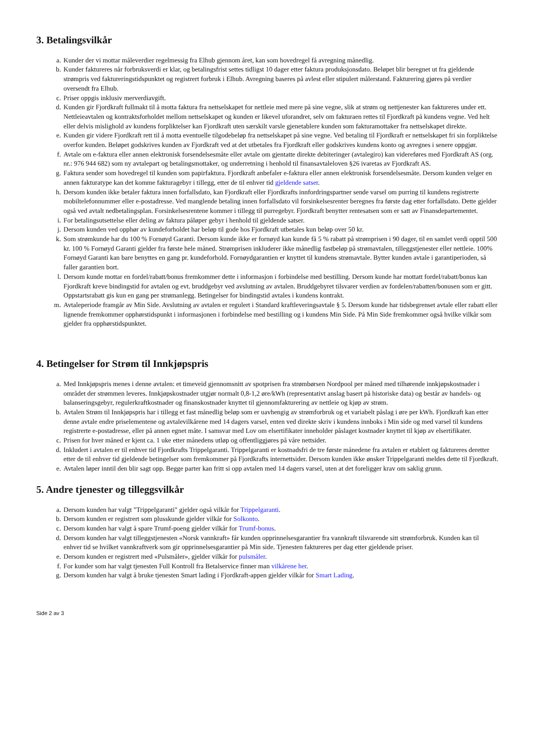3. Betalingsvilkår
a. Kunder der vi mottar måleverdier regelmessig fra Elhub gjennom året, kan som hovedregel få avregning månedlig.
b. Kunder faktureres når forbruksverdi er klar, og betalingsfrist settes tidligst 10 dager etter faktura produksjonsdato. Beløpet blir beregnet ut fra gjeldende strømpris ved faktureringstidspunktet og registrert forbruk i Elhub. Avregning baseres på avlest eller stipulert målerstand. Fakturering gjøres på verdier oversendt fra Elhub.
c. Priser oppgis inklusiv merverdiavgift.
d. Kunden gir Fjordkraft fullmakt til å motta faktura fra nettselskapet for nettleie med mere på sine vegne, slik at strøm og nettjenester kan faktureres under ett. Nettleieavtalen og kontraktsforholdet mellom nettselskapet og kunden er likevel uforandret, selv om fakturaen rettes til Fjordkraft på kundens vegne. Ved helt eller delvis mislighold av kundens forpliktelser kan Fjordkraft uten særskilt varsle gjenetablere kunden som fakturamottaker fra nettselskapet direkte.
e. Kunden gir videre Fjordkraft rett til å motta eventuelle tilgodebeløp fra nettselskapet på sine vegne. Ved betaling til Fjordkraft er nettselskapet fri sin forpliktelse overfor kunden. Beløpet godskrives kunden av Fjordkraft ved at det utbetales fra Fjordkraft eller godskrives kundens konto og avregnes i senere oppgjør.
f. Avtale om e-faktura eller annen elektronisk forsendelsesmåte eller avtale om gjentatte direkte debiteringer (avtalegiro) kan videreføres med Fjordkraft AS (org. nr.: 976 944 682) som ny avtalepart og betalingsmottaker, og underretning i henhold til finansavtaleloven §26 ivaretas av Fjordkraft AS.
g. Faktura sender som hovedregel til kunden som papirfaktura. Fjordkraft anbefaler e-faktura eller annen elektronisk forsendelsesmåte. Dersom kunden velger en annen fakturatype kan det komme fakturagebyr i tillegg, etter de til enhver tid gjeldende satser.
h. Dersom kunden ikke betaler faktura innen forfallsdato, kan Fjordkraft eller Fjordkrafts innfordringspartner sende varsel om purring til kundens registrerte mobiltelefonnummer eller e-postadresse. Ved manglende betaling innen forfallsdato vil forsinkelsesrenter beregnes fra første dag etter forfallsdato. Dette gjelder også ved avtalt nedbetalingsplan. Forsinkelsesrentene kommer i tillegg til purregebyr. Fjordkraft benytter rentesatsen som er satt av Finansdepartementet.
i. For betalingsutsettelse eller deling av faktura påløper gebyr i henhold til gjeldende satser.
j. Dersom kunden ved opphør av kundeforholdet har beløp til gode hos Fjordkraft utbetales kun beløp over 50 kr.
k. Som strømkunde har du 100 % Fornøyd Garanti. Dersom kunde ikke er fornøyd kan kunde få 5 % rabatt på strømprisen i 90 dager, til en samlet verdi opptil 500 kr. 100 % Fornøyd Garanti gjelder fra første hele måned. Strømprisen inkluderer ikke månedlig fastbeløp på strømavtalen, tilleggstjenester eller nettleie. 100% Fornøyd Garanti kan bare benyttes en gang pr. kundeforhold. Fornøydgarantien er knyttet til kundens strømavtale. Bytter kunden avtale i garantiperioden, så faller garantien bort.
l. Dersom kunde mottar en fordel/rabatt/bonus fremkommer dette i informasjon i forbindelse med bestilling. Dersom kunde har mottatt fordel/rabatt/bonus kan Fjordkraft kreve bindingstid for avtalen og evt. bruddgebyr ved avslutning av avtalen. Bruddgebyret tilsvarer verdien av fordelen/rabatten/bonusen som er gitt. Oppstartsrabatt gis kun en gang per strømanlegg. Betingelser for bindingstid avtales i kundens kontrakt.
m. Avtaleperiode framgår av Min Side. Avslutning av avtalen er regulert i Standard kraftleveringsavtale § 5. Dersom kunde har tidsbegrenset avtale eller rabatt eller lignende fremkommer opphørstidspunkt i informasjonen i forbindelse med bestilling og i kundens Min Side. På Min Side fremkommer også hvilke vilkår som gjelder fra opphørstidspunktet.
4. Betingelser for Strøm til Innkjøpspris
a. Med Innkjøpspris menes i denne avtalen: et timeveid gjennomsnitt av spotprisen fra strømbørsen Nordpool per måned med tilhørende innkjøpskostnader i området der strømmen leveres. Innkjøpskostnader utgjør normalt 0,8-1,2 øre/kWh (representativt anslag basert på historiske data) og består av handels- og balanseringsgebyr, regulerkraftkostnader og finanskostnader knyttet til gjennomfakturering av nettleie og kjøp av strøm.
b. Avtalen Strøm til Innkjøpspris har i tillegg et fast månedlig beløp som er uavhengig av strømforbruk og et variabelt påslag i øre per kWh. Fjordkraft kan etter denne avtale endre priselementene og avtalevilkårene med 14 dagers varsel, enten ved direkte skriv i kundens innboks i Min side og med varsel til kundens registrerte e-postadresse, eller på annen egnet måte. I samsvar med Lov om elsertifikater inneholder påslaget kostnader knyttet til kjøp av elsertifikater.
c. Prisen for hver måned er kjent ca. 1 uke etter månedens utløp og offentliggjøres på våre nettsider.
d. Inkludert i avtalen er til enhver tid Fjordkrafts Trippelgaranti. Trippelgaranti er kostnadsfri de tre første månedene fra avtalen er etablert og faktureres deretter etter de til enhver tid gjeldende betingelser som fremkommer på Fjordkrafts internettsider. Dersom kunden ikke ønsker Trippelgaranti meldes dette til Fjordkraft.
e. Avtalen løper inntil den blir sagt opp. Begge parter kan fritt si opp avtalen med 14 dagers varsel, uten at det foreligger krav om saklig grunn.
5. Andre tjenester og tilleggsvilkår
a. Dersom kunden har valgt "Trippelgaranti" gjelder også vilkår for Trippelgaranti.
b. Dersom kunden er registrert som plusskunde gjelder vilkår for Solkonto.
c. Dersom kunden har valgt å spare Trumf-poeng gjelder vilkår for Trumf-bonus.
d. Dersom kunden har valgt tilleggstjenesten «Norsk vannkraft» får kunden opprinnelsesgarantier fra vannkraft tilsvarende sitt strømforbruk. Kunden kan til enhver tid se hvilket vannkraftverk som gir opprinnelsesgarantier på Min side. Tjenesten faktureres per dag etter gjeldende priser.
e. Dersom kunden er registrert med «Pulsmåler», gjelder vilkår for pulsmåler.
f. For kunder som har valgt tjenesten Full Kontroll fra Betalservice finner man vilkårene her.
g. Dersom kunden har valgt å bruke tjenesten Smart lading i Fjordkraft-appen gjelder vilkår for Smart Lading.
Side 2 av 3